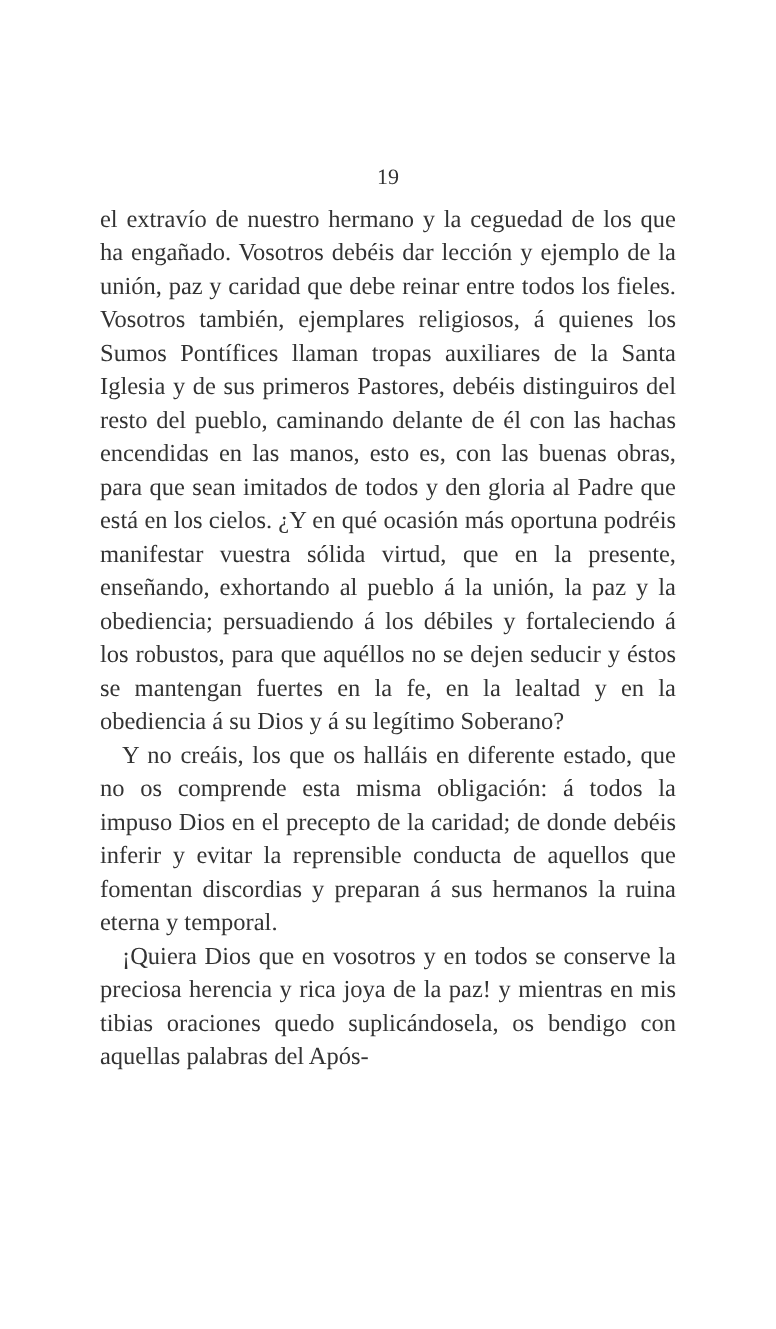19
el extravío de nuestro hermano y la ceguedad de los que ha engañado. Vosotros debéis dar lección y ejemplo de la unión, paz y caridad que debe reinar entre todos los fieles. Vosotros también, ejemplares religiosos, á quienes los Sumos Pontífices llaman tropas auxiliares de la Santa Iglesia y de sus primeros Pastores, debéis distinguiros del resto del pueblo, caminando delante de él con las hachas encendidas en las manos, esto es, con las buenas obras, para que sean imitados de todos y den gloria al Padre que está en los cielos. ¿Y en qué ocasión más oportuna podréis manifestar vuestra sólida virtud, que en la presente, enseñando, exhortando al pueblo á la unión, la paz y la obediencia; persuadiendo á los débiles y fortaleciendo á los robustos, para que aquéllos no se dejen seducir y éstos se mantengan fuertes en la fe, en la lealtad y en la obediencia á su Dios y á su legítimo Soberano?
Y no creáis, los que os halláis en diferente estado, que no os comprende esta misma obligación: á todos la impuso Dios en el precepto de la caridad; de donde debéis inferir y evitar la reprensible conducta de aquellos que fomentan discordias y preparan á sus hermanos la ruina eterna y temporal.
¡Quiera Dios que en vosotros y en todos se conserve la preciosa herencia y rica joya de la paz! y mientras en mis tibias oraciones quedo suplicándosela, os bendigo con aquellas palabras del Após-